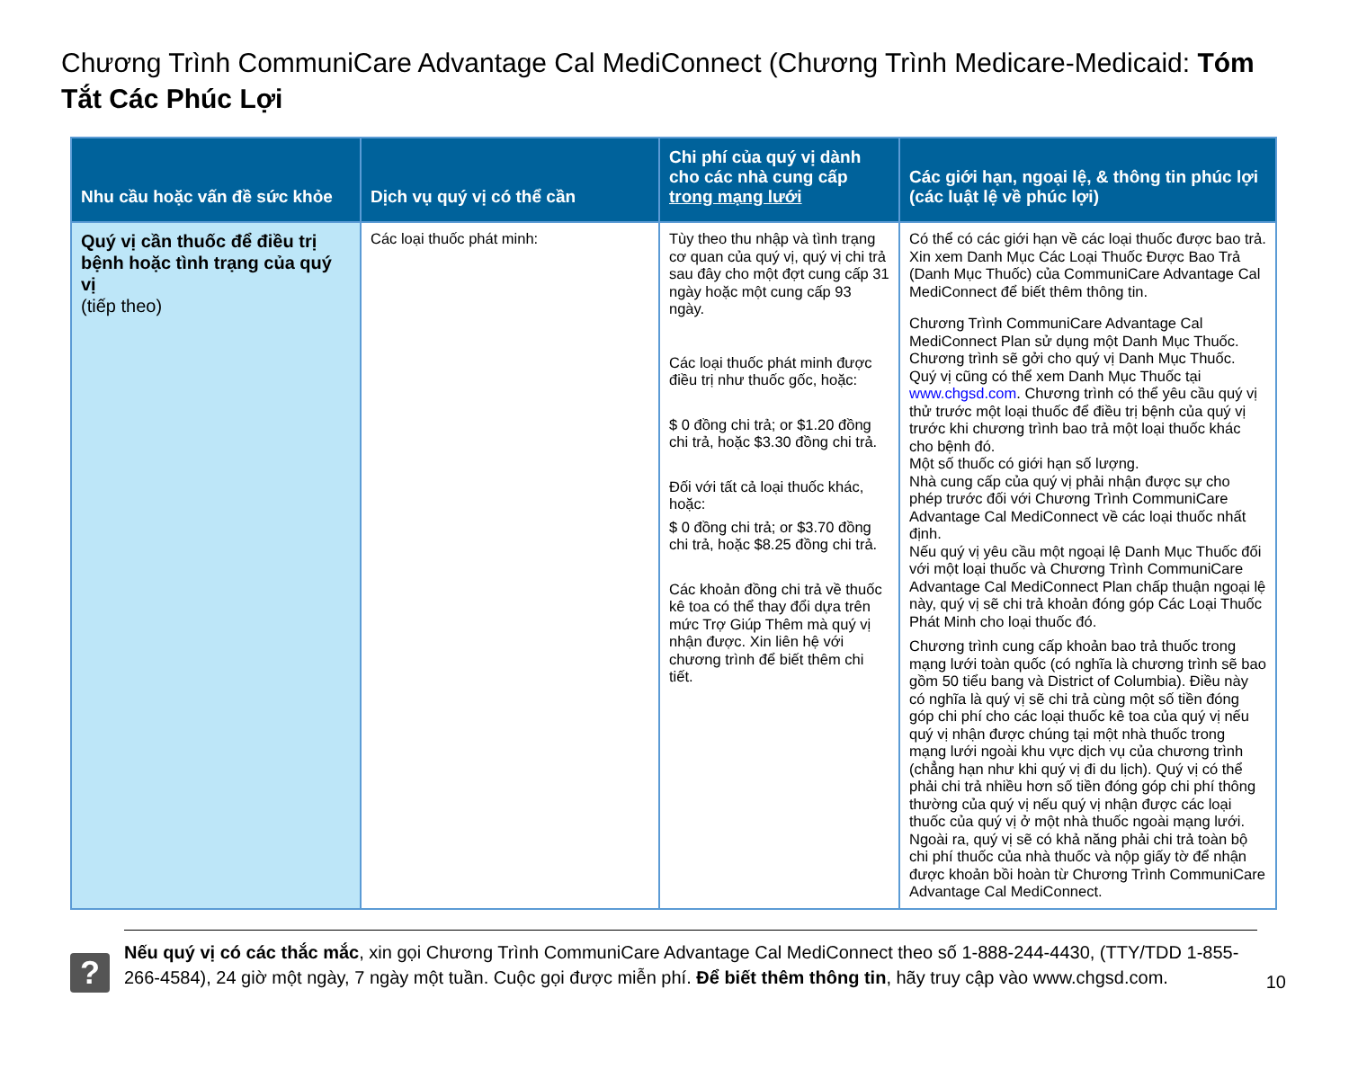Chương Trình CommuniCare Advantage Cal MediConnect (Chương Trình Medicare-Medicaid: Tóm Tắt Các Phúc Lợi
| Nhu cầu hoặc vấn đề sức khỏe | Dịch vụ quý vị có thể cần | Chi phí của quý vị dành cho các nhà cung cấp trong mạng lưới | Các giới hạn, ngoại lệ, & thông tin phúc lợi (các luật lệ về phúc lợi) |
| --- | --- | --- | --- |
| Quý vị cần thuốc để điều trị bệnh hoặc tình trạng của quý vị (tiếp theo) | Các loại thuốc phát minh: | Tùy theo thu nhập và tình trạng cơ quan của quý vị, quý vị chi trả sau đây cho một đợt cung cấp 31 ngày hoặc một cung cấp 93 ngày. Các loại thuốc phát minh được điều trị như thuốc gốc, hoặc: $ 0 đồng chi trả; or $1.20 đồng chi trả, hoặc $3.30 đồng chi trả. Đối với tất cả loại thuốc khác, hoặc: $ 0 đồng chi trả; or $3.70 đồng chi trả, hoặc $8.25 đồng chi trả. Các khoản đồng chi trả về thuốc kê toa có thể thay đổi dựa trên mức Trợ Giúp Thêm mà quý vị nhận được. Xin liên hệ với chương trình để biết thêm chi tiết. | Có thể có các giới hạn về các loại thuốc được bao trả. Xin xem Danh Mục Các Loại Thuốc Được Bao Trả (Danh Mục Thuốc) của CommuniCare Advantage Cal MediConnect để biết thêm thông tin. Chương Trình CommuniCare Advantage Cal MediConnect Plan sử dụng một Danh Mục Thuốc. Chương trình sẽ gởi cho quý vị Danh Mục Thuốc. Quý vị cũng có thể xem Danh Mục Thuốc tại www.chgsd.com . Chương trình có thể yêu cầu quý vị thử trước một loại thuốc để điều trị bệnh của quý vị trước khi chương trình bao trả một loại thuốc khác cho bệnh đó. Một số thuốc có giới hạn số lượng. Nhà cung cấp của quý vị phải nhận được sự cho phép trước đối với Chương Trình CommuniCare Advantage Cal MediConnect về các loại thuốc nhất định. Nếu quý vị yêu cầu một ngoại lệ Danh Mục Thuốc đối với một loại thuốc và Chương Trình CommuniCare Advantage Cal MediConnect Plan chấp thuận ngoại lệ này, quý vị sẽ chi trả khoản đóng góp Các Loại Thuốc Phát Minh cho loại thuốc đó. Chương trình cung cấp khoản bao trả thuốc trong mạng lưới toàn quốc (có nghĩa là chương trình sẽ bao gồm 50 tiểu bang và District of Columbia). Điều này có nghĩa là quý vị sẽ chi trả cùng một số tiền đóng góp chi phí cho các loại thuốc kê toa của quý vị nếu quý vị nhận được chúng tại một nhà thuốc trong mạng lưới ngoài khu vực dịch vụ của chương trình (chẳng hạn như khi quý vị đi du lịch). Quý vị có thể phải chi trả nhiều hơn số tiền đóng góp chi phí thông thường của quý vị nếu quý vị nhận được các loại thuốc của quý vị ở một nhà thuốc ngoài mạng lưới. Ngoài ra, quý vị sẽ có khả năng phải chi trả toàn bộ chi phí thuốc của nhà thuốc và nộp giấy tờ để nhận được khoản bồi hoàn từ Chương Trình CommuniCare Advantage Cal MediConnect. |
?
Nếu quý vị có các thắc mắc, xin gọi Chương Trình CommuniCare Advantage Cal MediConnect theo số 1-888-244-4430, (TTY/TDD 1-855-266-4584), 24 giờ một ngày, 7 ngày một tuần. Cuộc gọi được miễn phí. Để biết thêm thông tin, hãy truy cập vào www.chgsd.com.
10